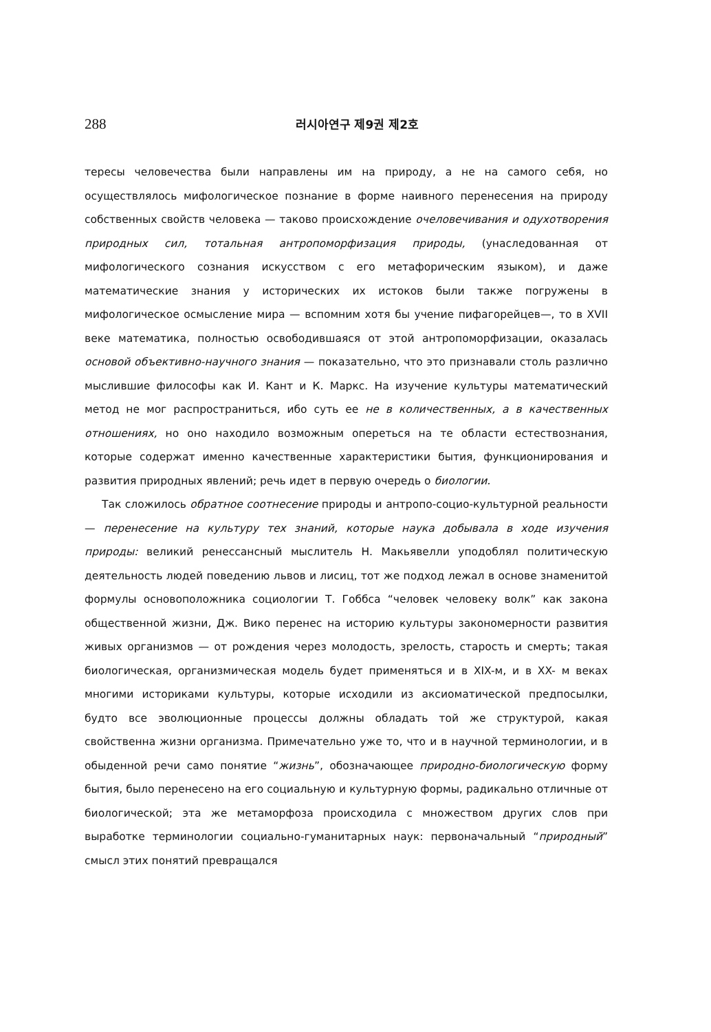288 러시아연구 제9권 제2호
тересы человечества были направлены им на природу, а не на самого себя, но осуществлялось мифологическое познание в форме наивного перенесения на природу собственных свойств человека — таково происхождение очеловечивания и одухотворения природных сил, тотальная антропоморфизация природы, (унаследованная от мифологического сознания искусством с его метафорическим языком), и даже математические знания у исторических их истоков были также погружены в мифологическое осмысление мира — вспомним хотя бы учение пифагорейцев—, то в XVII веке математика, полностью освободившаяся от этой антропоморфизации, оказалась основой объективно-научного знания — показательно, что это признавали столь различно мыслившие философы как И. Кант и К. Маркс. На изучение культуры математический метод не мог распространиться, ибо суть ее не в количественных, а в качественных отношениях, но оно находило возможным опереться на те области естествознания, которые содержат именно качественные характеристики бытия, функционирования и развития природных явлений; речь идет в первую очередь о биологии.
Так сложилось обратное соотнесение природы и антропо-социо-культурной реальности — перенесение на культуру тех знаний, которые наука добывала в ходе изучения природы: великий ренессансный мыслитель Н. Макьявелли уподоблял политическую деятельность людей поведению львов и лисиц, тот же подход лежал в основе знаменитой формулы основоположника социологии Т. Гоббса “человек человеку волк” как закона общественной жизни, Дж. Вико перенес на историю культуры закономерности развития живых организмов — от рождения через молодость, зрелость, старость и смерть; такая биологическая, организмическая модель будет применяться и в XIX-м, и в XX- м веках многими историками культуры, которые исходили из аксиоматической предпосылки, будто все эволюционные процессы должны обладать той же структурой, какая свойственна жизни организма. Примечательно уже то, что и в научной терминологии, и в обыденной речи само понятие “жизнь”, обозначающее природно-биологическую форму бытия, было перенесено на его социальную и культурную формы, радикально отличные от биологической; эта же метаморфоза происходила с множеством других слов при выработке терминологии социально-гуманитарных наук: первоначальный “природный” смысл этих понятий превращался